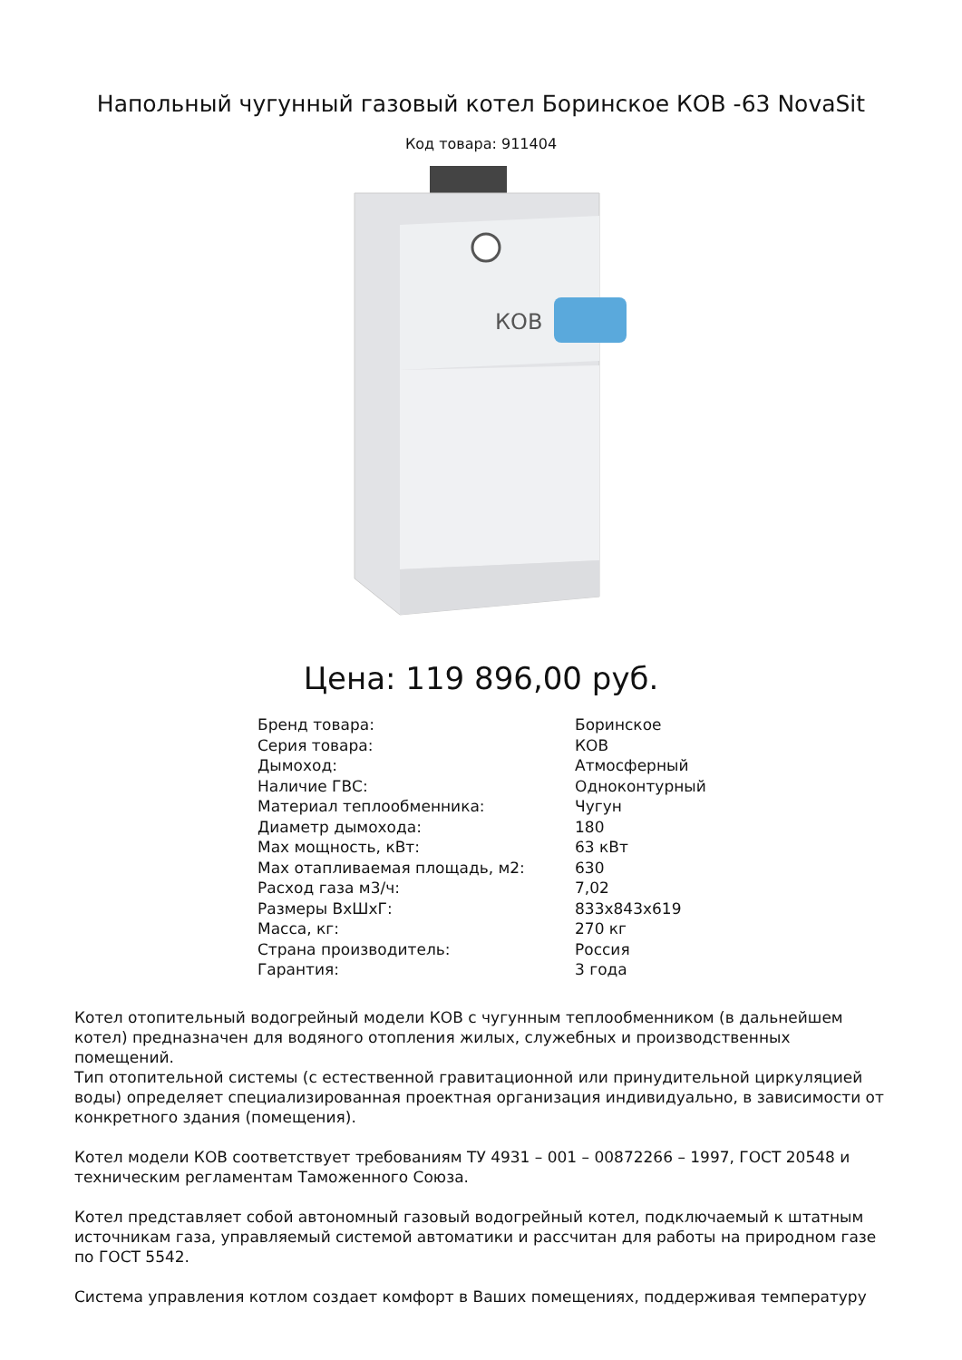Напольный чугунный газовый котел Боринское КОВ -63 NovaSit
Код товара: 911404
КОВ
Цена: 119 896,00 руб.
| Бренд товара: | Боринское |
| Серия товара: | КОВ |
| Дымоход: | Атмосферный |
| Наличие ГВС: | Одноконтурный |
| Материал теплообменника: | Чугун |
| Диаметр дымохода: | 180 |
| Max мощность, кВт: | 63 кВт |
| Max отапливаемая площадь, м2: | 630 |
| Расход газа м3/ч: | 7,02 |
| Размеры ВхШхГ: | 833x843x619 |
| Масса, кг: | 270 кг |
| Страна производитель: | Россия |
| Гарантия: | 3 года |
Котел отопительный водогрейный модели КОВ с чугунным теплообменником (в дальнейшем котел) предназначен для водяного отопления жилых, служебных и производственных помещений.
Тип отопительной системы (с естественной гравитационной или принудительной циркуляцией воды) определяет специализированная проектная организация индивидуально, в зависимости от конкретного здания (помещения).
Котел модели КОВ соответствует требованиям ТУ 4931 – 001 – 00872266 – 1997, ГОСТ 20548 и техническим регламентам Таможенного Союза.
Котел представляет собой автономный газовый водогрейный котел, подключаемый к штатным источникам газа, управляемый системой автоматики и рассчитан для работы на природном газе по ГОСТ 5542.
Система управления котлом создает комфорт в Ваших помещениях, поддерживая температуру